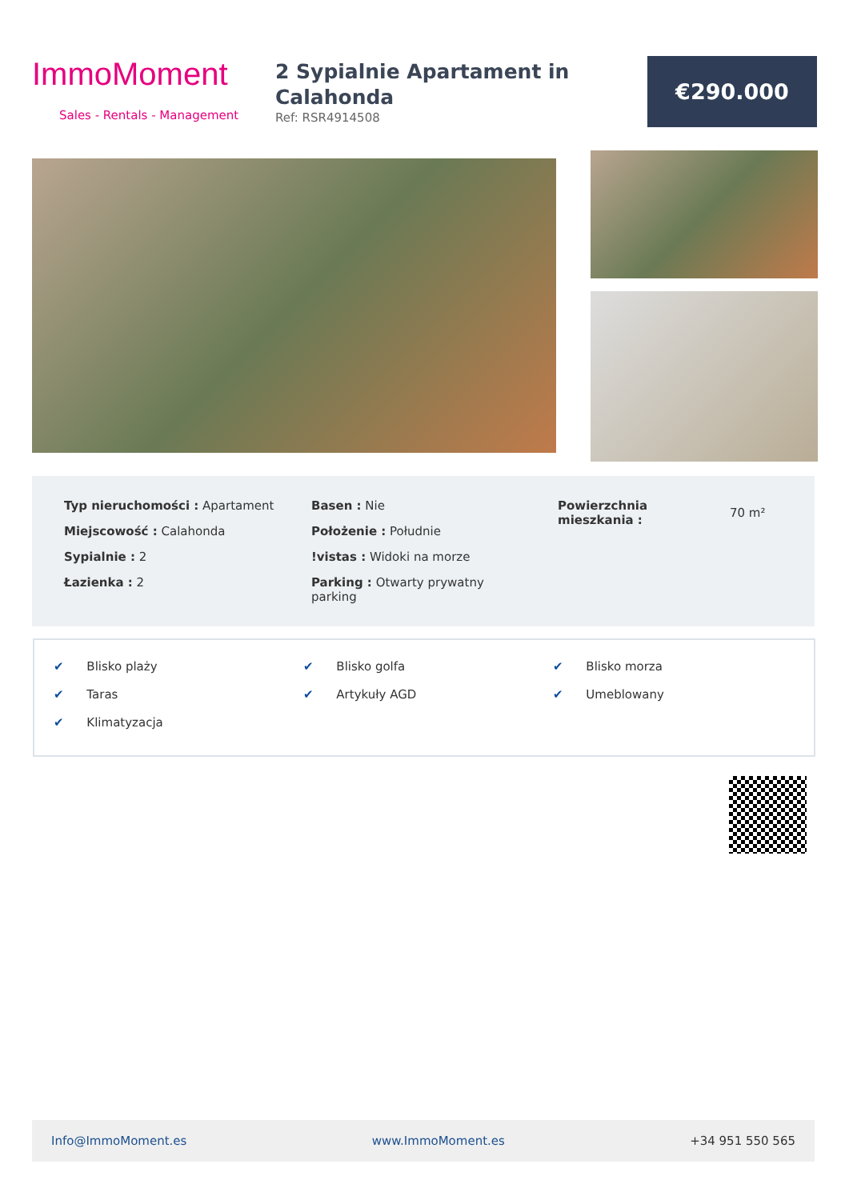ImmoMoment
Sales - Rentals - Management
2 Sypialnie Apartament in Calahonda
Ref: RSR4914508
€290.000
Typ nieruchomości : Apartament
Miejscowość : Calahonda
Sypialnie : 2
Łazienka : 2
Basen : Nie
Położenie : Południe
!vistas : Widoki na morze
Parking : Otwarty prywatny parking
Powierzchnia mieszkania :
70 m²
✔ Blisko plaży ✔ Blisko golfa ✔ Blisko morza
✔ Taras ✔ Artykuły AGD ✔ Umeblowany
✔ Klimatyzacja
Info@ImmoMoment.es www.ImmoMoment.es +34 951 550 565